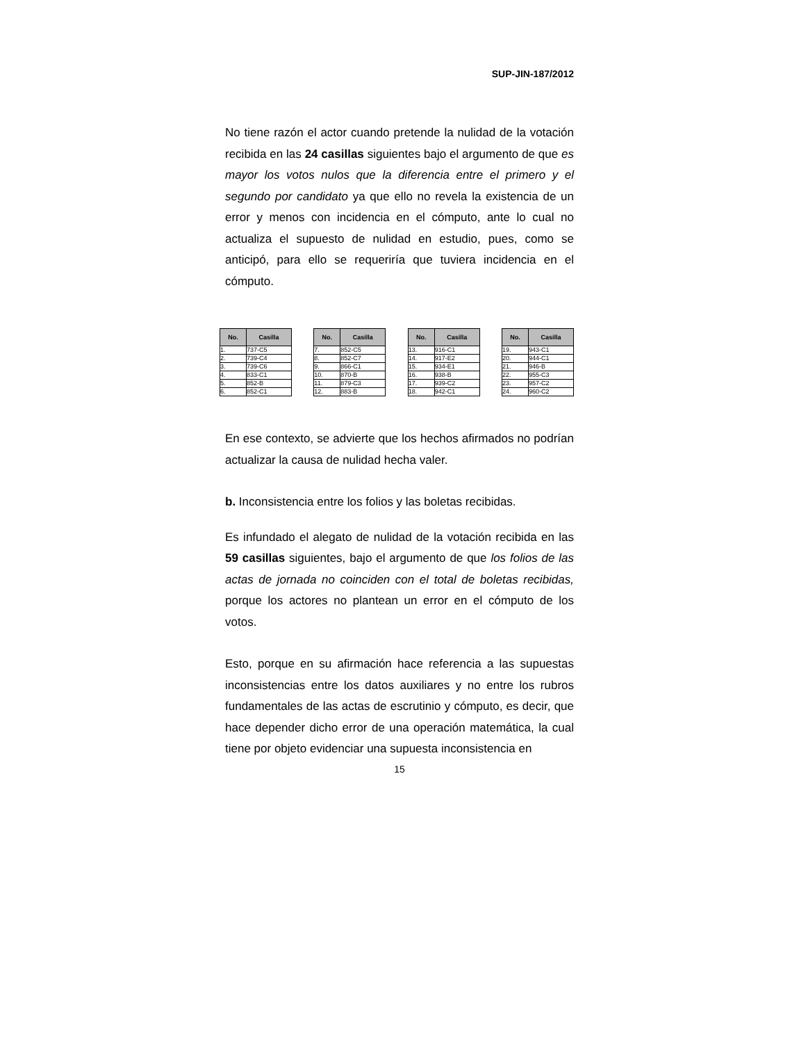SUP-JIN-187/2012
No tiene razón el actor cuando pretende la nulidad de la votación recibida en las 24 casillas siguientes bajo el argumento de que es mayor los votos nulos que la diferencia entre el primero y el segundo por candidato ya que ello no revela la existencia de un error y menos con incidencia en el cómputo, ante lo cual no actualiza el supuesto de nulidad en estudio, pues, como se anticipó, para ello se requeriría que tuviera incidencia en el cómputo.
| No. | Casilla |
| --- | --- |
| 1. | 737-C5 |
| 2. | 739-C4 |
| 3. | 739-C6 |
| 4. | 833-C1 |
| 5. | 852-B |
| 6. | 852-C1 |
| No. | Casilla |
| --- | --- |
| 7. | 852-C5 |
| 8. | 852-C7 |
| 9. | 866-C1 |
| 10. | 870-B |
| 11. | 879-C3 |
| 12. | 883-B |
| No. | Casilla |
| --- | --- |
| 13. | 916-C1 |
| 14. | 917-E2 |
| 15. | 934-E1 |
| 16. | 938-B |
| 17. | 939-C2 |
| 18. | 942-C1 |
| No. | Casilla |
| --- | --- |
| 19. | 943-C1 |
| 20. | 944-C1 |
| 21. | 946-B |
| 22. | 955-C3 |
| 23. | 957-C2 |
| 24. | 960-C2 |
En ese contexto, se advierte que los hechos afirmados no podrían actualizar la causa de nulidad hecha valer.
b. Inconsistencia entre los folios y las boletas recibidas.
Es infundado el alegato de nulidad de la votación recibida en las 59 casillas siguientes, bajo el argumento de que los folios de las actas de jornada no coinciden con el total de boletas recibidas, porque los actores no plantean un error en el cómputo de los votos.
Esto, porque en su afirmación hace referencia a las supuestas inconsistencias entre los datos auxiliares y no entre los rubros fundamentales de las actas de escrutinio y cómputo, es decir, que hace depender dicho error de una operación matemática, la cual tiene por objeto evidenciar una supuesta inconsistencia en
15